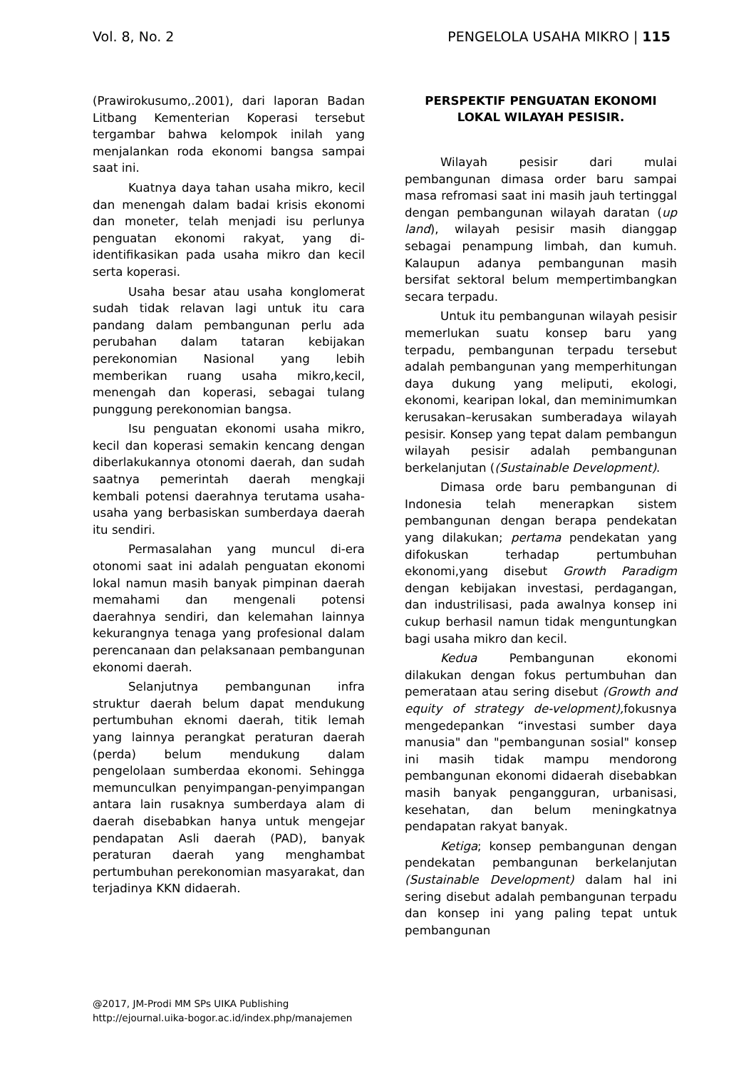Vol. 8, No. 2 PENGELOLA USAHA MIKRO | 115
(Prawirokusumo,.2001), dari laporan Badan Litbang Kementerian Koperasi tersebut tergambar bahwa kelompok inilah yang menjalankan roda ekonomi bangsa sampai saat ini.
Kuatnya daya tahan usaha mikro, kecil dan menengah dalam badai krisis ekonomi dan moneter, telah menjadi isu perlunya penguatan ekonomi rakyat, yang di-identifikasikan pada usaha mikro dan kecil serta koperasi.
Usaha besar atau usaha konglomerat sudah tidak relavan lagi untuk itu cara pandang dalam pembangunan perlu ada perubahan dalam tataran kebijakan perekonomian Nasional yang lebih memberikan ruang usaha mikro,kecil, menengah dan koperasi, sebagai tulang punggung perekonomian bangsa.
Isu penguatan ekonomi usaha mikro, kecil dan koperasi semakin kencang dengan diberlakukannya otonomi daerah, dan sudah saatnya pemerintah daerah mengkaji kembali potensi daerahnya terutama usaha-usaha yang berbasiskan sumberdaya daerah itu sendiri.
Permasalahan yang muncul di-era otonomi saat ini adalah penguatan ekonomi lokal namun masih banyak pimpinan daerah memahami dan mengenali potensi daerahnya sendiri, dan kelemahan lainnya kekurangnya tenaga yang profesional dalam perencanaan dan pelaksanaan pembangunan ekonomi daerah.
Selanjutnya pembangunan infra struktur daerah belum dapat mendukung pertumbuhan eknomi daerah, titik lemah yang lainnya perangkat peraturan daerah (perda) belum mendukung dalam pengelolaan sumberdaa ekonomi. Sehingga memunculkan penyimpangan-penyimpangan antara lain rusaknya sumberdaya alam di daerah disebabkan hanya untuk mengejar pendapatan Asli daerah (PAD), banyak peraturan daerah yang menghambat pertumbuhan perekonomian masyarakat, dan terjadinya KKN didaerah.
PERSPEKTIF PENGUATAN EKONOMI LOKAL WILAYAH PESISIR.
Wilayah pesisir dari mulai pembangunan dimasa order baru sampai masa refromasi saat ini masih jauh tertinggal dengan pembangunan wilayah daratan (up land), wilayah pesisir masih dianggap sebagai penampung limbah, dan kumuh. Kalaupun adanya pembangunan masih bersifat sektoral belum mempertimbangkan secara terpadu.
Untuk itu pembangunan wilayah pesisir memerlukan suatu konsep baru yang terpadu, pembangunan terpadu tersebut adalah pembangunan yang memperhitungan daya dukung yang meliputi, ekologi, ekonomi, kearipan lokal, dan meminimumkan kerusakan–kerusakan sumberadaya wilayah pesisir. Konsep yang tepat dalam pembangun wilayah pesisir adalah pembangunan berkelanjutan ((Sustainable Development).
Dimasa orde baru pembangunan di Indonesia telah menerapkan sistem pembangunan dengan berapa pendekatan yang dilakukan; pertama pendekatan yang difokuskan terhadap pertumbuhan ekonomi,yang disebut Growth Paradigm dengan kebijakan investasi, perdagangan, dan industrilisasi, pada awalnya konsep ini cukup berhasil namun tidak menguntungkan bagi usaha mikro dan kecil.
Kedua Pembangunan ekonomi dilakukan dengan fokus pertumbuhan dan pemerataan atau sering disebut (Growth and equity of strategy de-velopment), fokusnya mengedepankan “investasi sumber daya manusia" dan "pembangunan sosial" konsep ini masih tidak mampu mendorong pembangunan ekonomi didaerah disebabkan masih banyak pengangguran, urbanisasi, kesehatan, dan belum meningkatnya pendapatan rakyat banyak.
Ketiga; konsep pembangunan dengan pendekatan pembangunan berkelanjutan (Sustainable Development) dalam hal ini sering disebut adalah pembangunan terpadu dan konsep ini yang paling tepat untuk pembangunan
@2017, JM-Prodi MM SPs UIKA Publishing
http://ejournal.uika-bogor.ac.id/index.php/manajemen